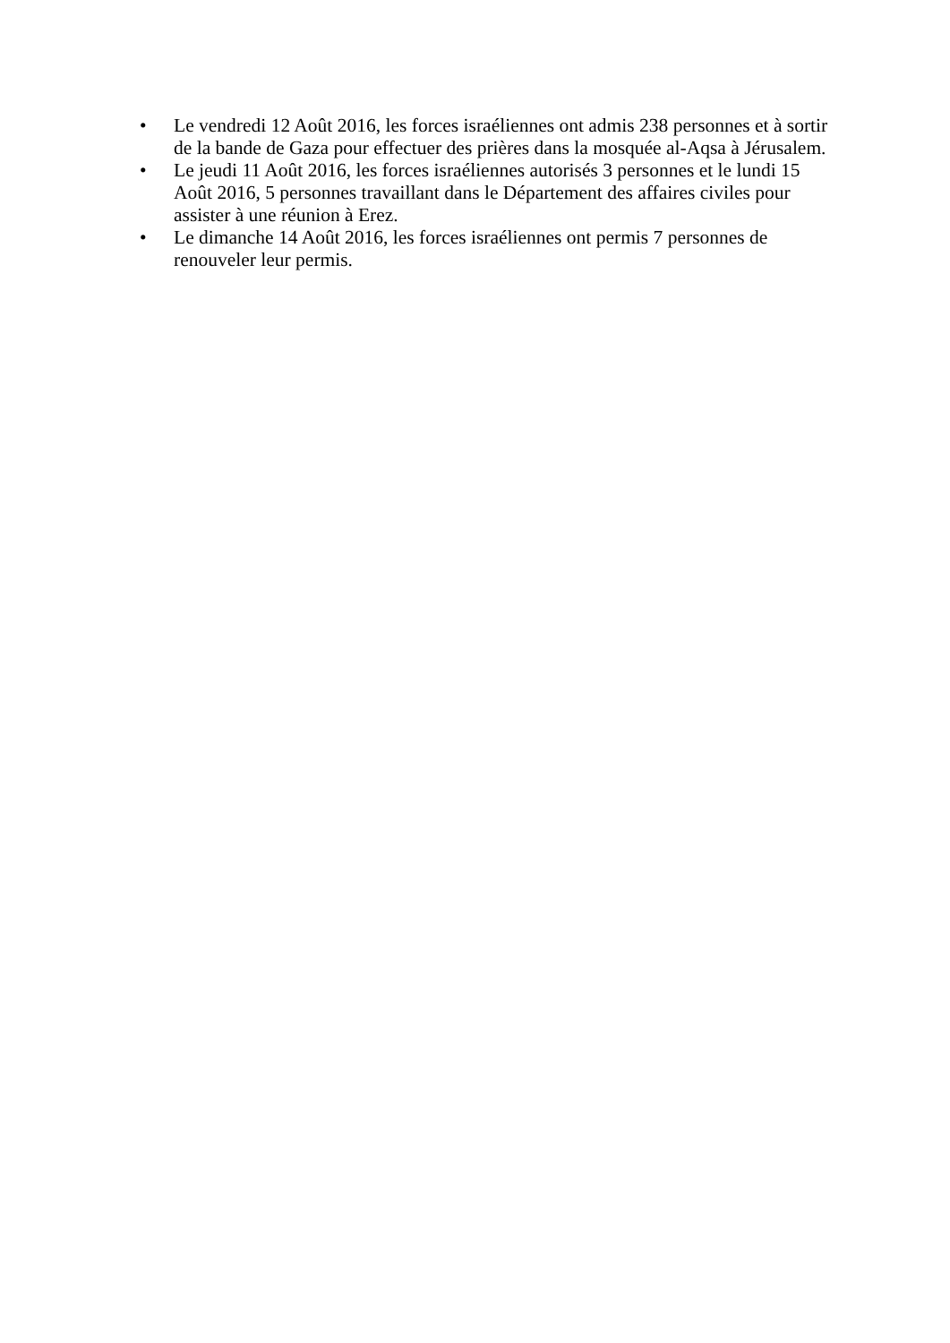• Le vendredi 12 Août 2016, les forces israéliennes ont admis 238 personnes et à sortir de la bande de Gaza pour effectuer des prières dans la mosquée al-Aqsa à Jérusalem.
• Le jeudi 11 Août 2016, les forces israéliennes autorisés 3 personnes et le lundi 15 Août 2016, 5 personnes travaillant dans le Département des affaires civiles pour assister à une réunion à Erez.
• Le dimanche 14 Août 2016, les forces israéliennes ont permis 7 personnes de renouveler leur permis.